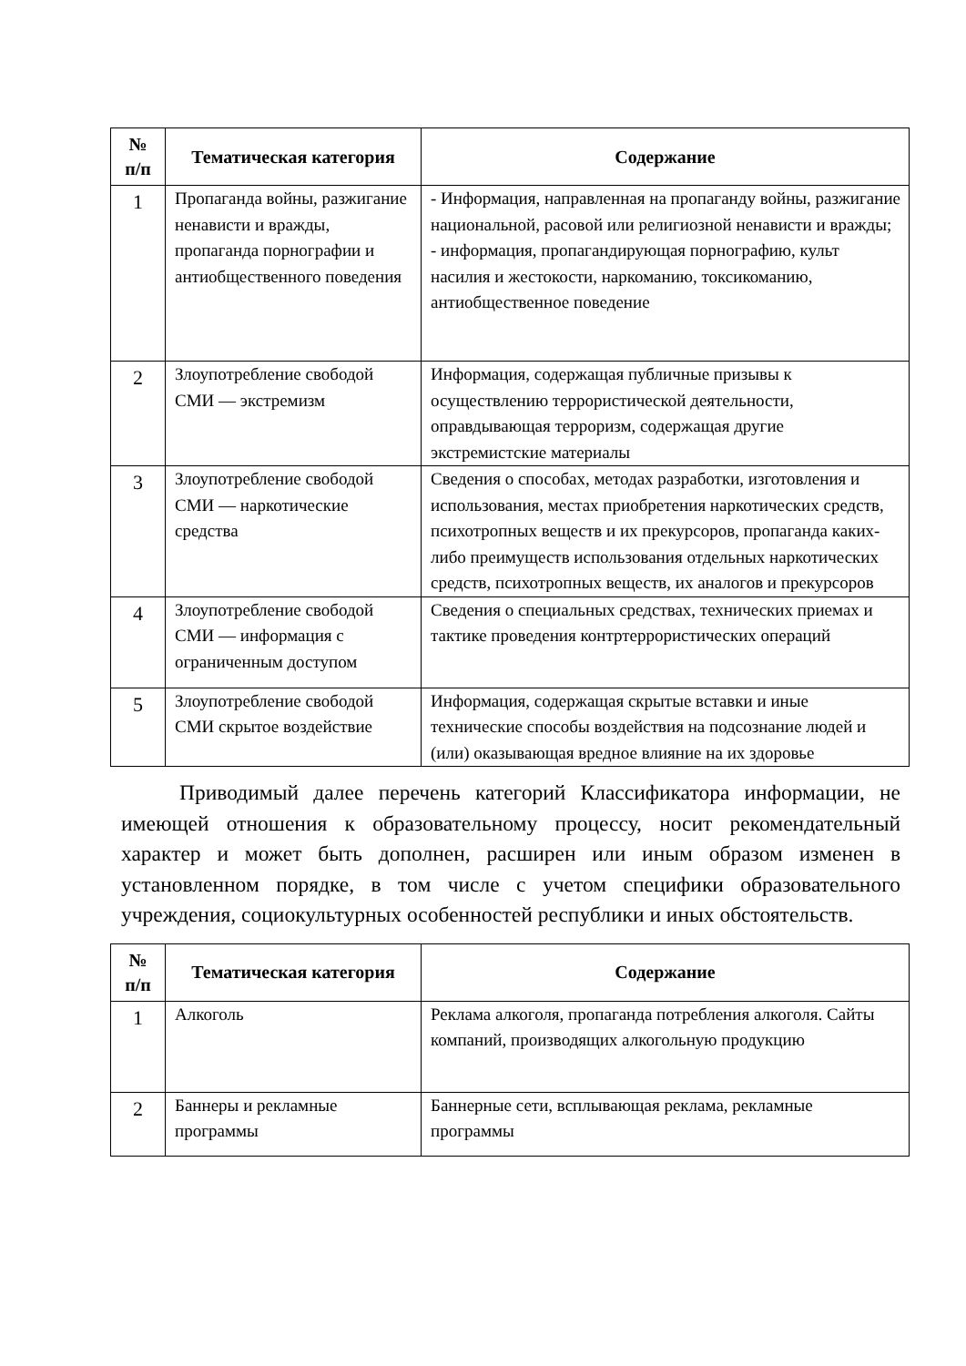| № п/п | Тематическая категория | Содержание |
| --- | --- | --- |
| 1 | Пропаганда войны, разжигание ненависти и вражды, пропаганда порнографии и антиобщественного поведения | - Информация, направленная на пропаганду войны, разжигание национальной, расовой или религиозной ненависти и вражды; - информация, пропагандирующая порнографию, культ насилия и жестокости, наркоманию, токсикоманию, антиобщественное поведение |
| 2 | Злоупотребление свободой СМИ — экстремизм | Информация, содержащая публичные призывы к осуществлению террористической деятельности, оправдывающая терроризм, содержащая другие экстремистские материалы |
| 3 | Злоупотребление свободой СМИ — наркотические средства | Сведения о способах, методах разработки, изготовления и использования, местах приобретения наркотических средств, психотропных веществ и их прекурсоров, пропаганда каких-либо преимуществ использования отдельных наркотических средств, психотропных веществ, их аналогов и прекурсоров |
| 4 | Злоупотребление свободой СМИ — информация с ограниченным доступом | Сведения о специальных средствах, технических приемах и тактике проведения контртеррористических операций |
| 5 | Злоупотребление свободой СМИ скрытое воздействие | Информация, содержащая скрытые вставки и иные технические способы воздействия на подсознание людей и (или) оказывающая вредное влияние на их здоровье |
Приводимый далее перечень категорий Классификатора информации, не имеющей отношения к образовательному процессу, носит рекомендательный характер и может быть дополнен, расширен или иным образом изменен в установленном порядке, в том числе с учетом специфики образовательного учреждения, социокультурных особенностей республики и иных обстоятельств.
| № п/п | Тематическая категория | Содержание |
| --- | --- | --- |
| 1 | Алкоголь | Реклама алкоголя, пропаганда потребления алкоголя. Сайты компаний, производящих алкогольную продукцию |
| 2 | Баннеры и рекламные программы | Баннерные сети, всплывающая реклама, рекламные программы |